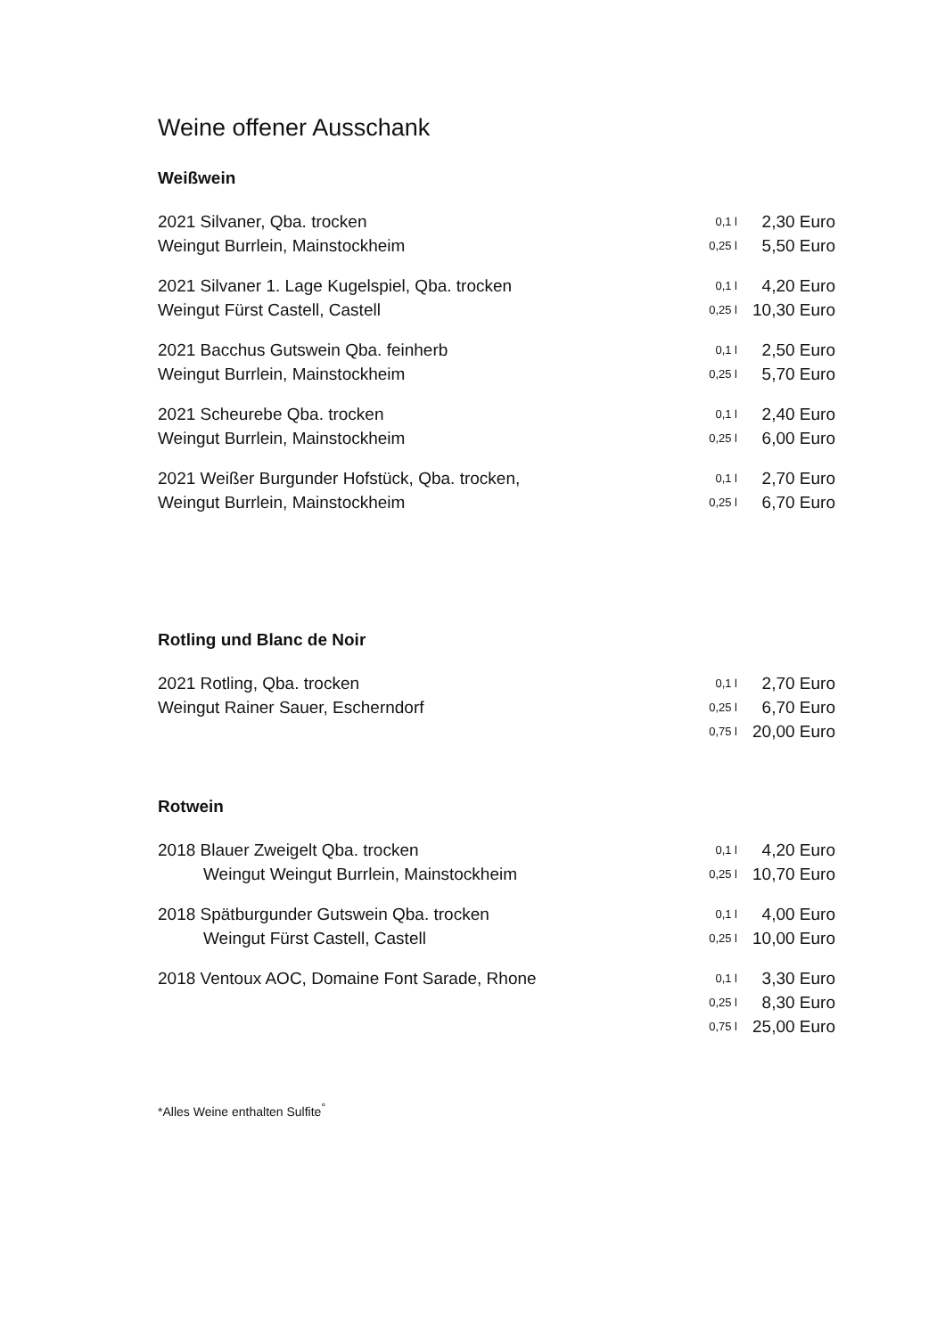Weine offener Ausschank
Weißwein
| 2021 Silvaner, Qba. trocken | 0,1 l | 2,30 Euro |
| Weingut Burrlein, Mainstockheim | 0,25 l | 5,50 Euro |
| 2021 Silvaner 1. Lage Kugelspiel, Qba. trocken | 0,1 l | 4,20 Euro |
| Weingut Fürst Castell, Castell | 0,25 l | 10,30 Euro |
| 2021 Bacchus Gutswein Qba. feinherb | 0,1 l | 2,50 Euro |
| Weingut Burrlein, Mainstockheim | 0,25 l | 5,70 Euro |
| 2021 Scheurebe Qba. trocken | 0,1 l | 2,40 Euro |
| Weingut Burrlein, Mainstockheim | 0,25 l | 6,00 Euro |
| 2021 Weißer Burgunder Hofstück, Qba. trocken, | 0,1 l | 2,70 Euro |
| Weingut Burrlein, Mainstockheim | 0,25 l | 6,70 Euro |
Rotling und Blanc de Noir
| 2021 Rotling, Qba. trocken | 0,1 l | 2,70 Euro |
| Weingut Rainer Sauer, Escherndorf | 0,25 l | 6,70 Euro |
| | 0,75 l | 20,00 Euro |
Rotwein
| 2018 Blauer Zweigelt Qba. trocken | 0,1 l | 4,20 Euro |
| Weingut Weingut Burrlein, Mainstockheim | 0,25 l | 10,70 Euro |
| 2018 Spätburgunder Gutswein Qba. trocken | 0,1 l | 4,00 Euro |
| Weingut Fürst Castell, Castell | 0,25 l | 10,00 Euro |
| 2018 Ventoux AOC, Domaine Font Sarade, Rhone | 0,1 l | 3,30 Euro |
| | 0,25 l | 8,30 Euro |
| | 0,75 l | 25,00 Euro |
*Alles Weine enthalten Sulfite<sup>°</sup>